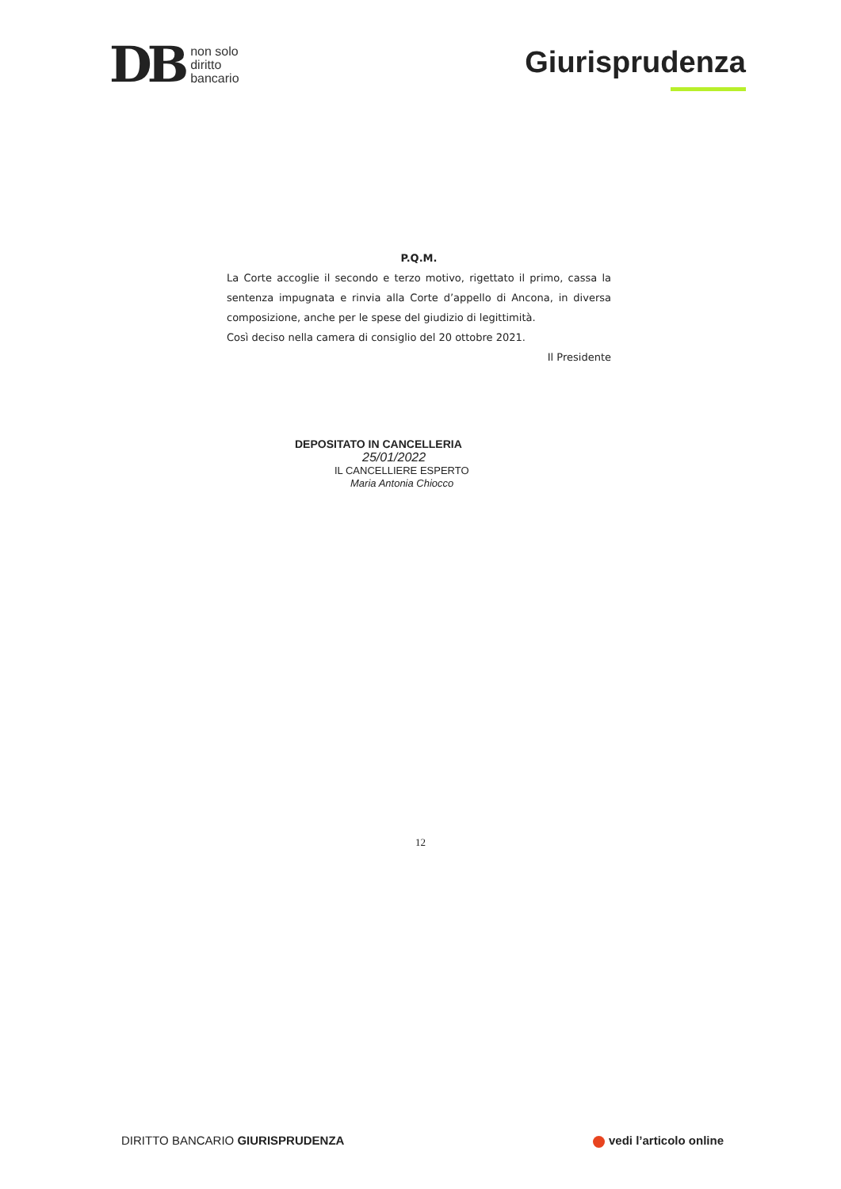DB non solo
diritto
bancario
Giurisprudenza
P.Q.M.
La Corte accoglie il secondo e terzo motivo, rigettato il primo, cassa la sentenza impugnata e rinvia alla Corte d’appello di Ancona, in diversa composizione, anche per le spese del giudizio di legittimità.
Così deciso nella camera di consiglio del 20 ottobre 2021.
Il Presidente
DEPOSITATO IN CANCELLERIA
25/01/2022
IL CANCELLIERE ESPERTO
Maria Antonia Chiocco
12
DIRITTO BANCARIO GIURISPRUDENZA
vedi l’articolo online